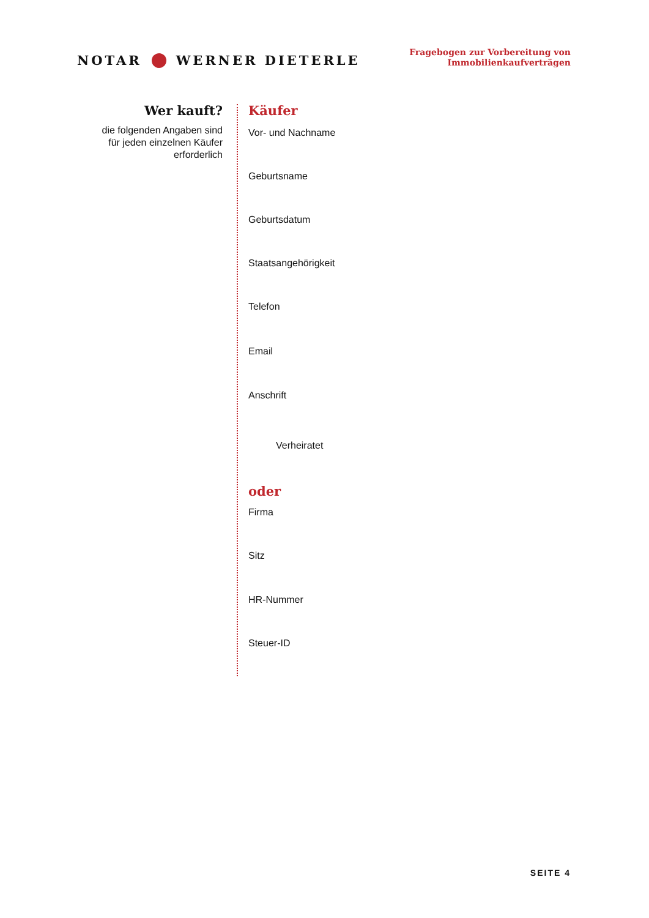NOTAR WERNER DIETERLE
Fragebogen zur Vorbereitung von
Immobilienkaufverträgen
Wer kauft?
die folgenden Angaben sind für jeden einzelnen Käufer erforderlich
Käufer
Vor- und Nachname
Geburtsname
Geburtsdatum
Staatsangehörigkeit
Telefon
Email
Anschrift
Verheiratet
oder
Firma
Sitz
HR-Nummer
Steuer-ID
SEITE 4